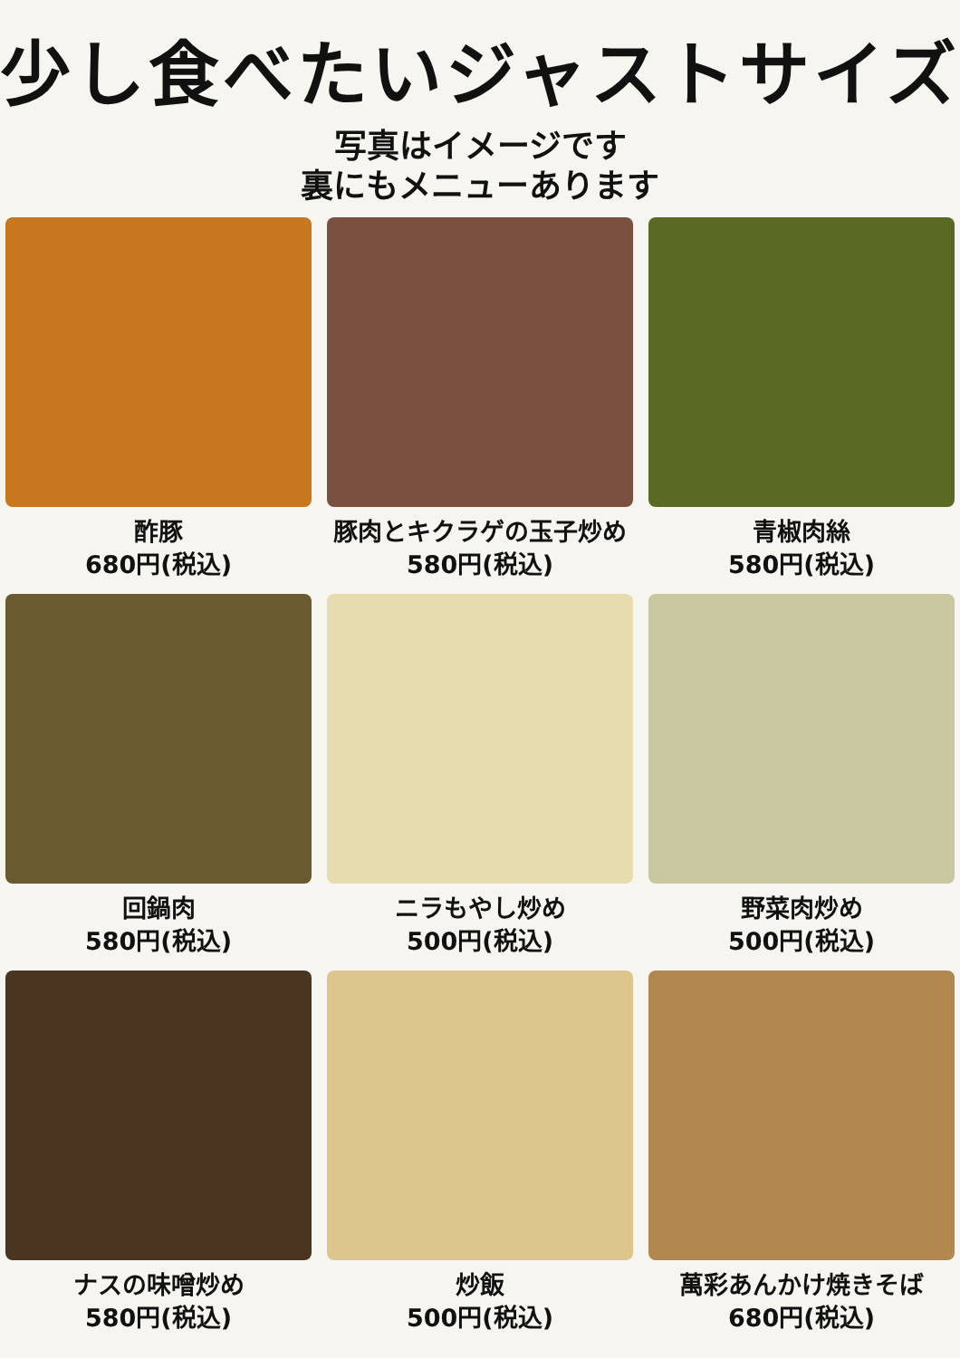少し食べたいジャストサイズ
写真はイメージです
裏にもメニューあります
酢豚
680円(税込)
豚肉とキクラゲの玉子炒め
580円(税込)
青椒肉絲
580円(税込)
回鍋肉
580円(税込)
ニラもやし炒め
500円(税込)
野菜肉炒め
500円(税込)
ナスの味噌炒め
580円(税込)
炒飯
500円(税込)
萬彩あんかけ焼きそば
680円(税込)